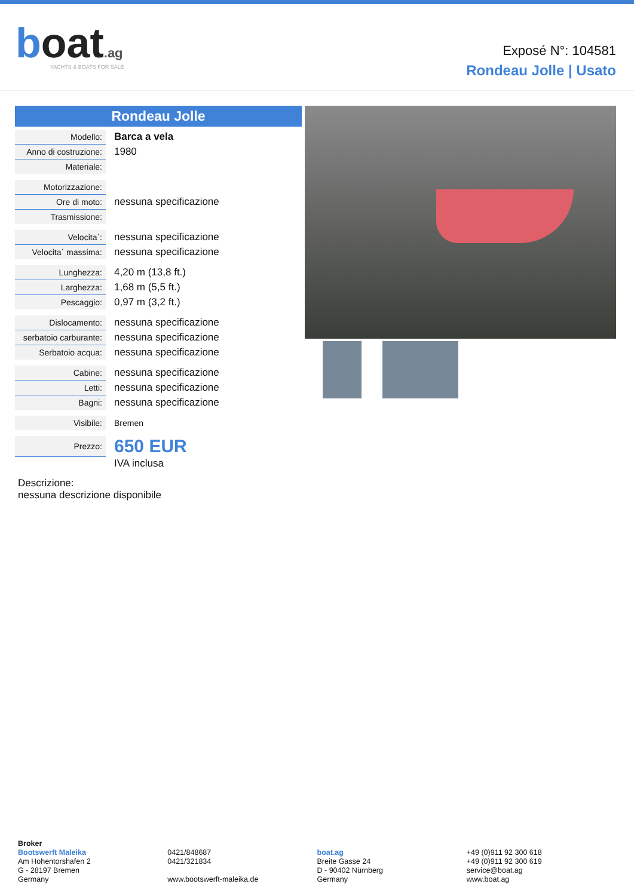boat.ag
YACHTS & BOATS FOR SALE
Exposé N°: 104581
Rondeau Jolle | Usato
Rondeau Jolle
| Modello: | Barca a vela |
| Anno di costruzione: | 1980 |
| Materiale: | |
| Motorizzazione: | |
| Ore di moto: | nessuna specificazione |
| Trasmissione: | |
| Velocita´: | nessuna specificazione |
| Velocita´ massima: | nessuna specificazione |
| Lunghezza: | 4,20 m (13,8 ft.) |
| Larghezza: | 1,68 m (5,5 ft.) |
| Pescaggio: | 0,97 m (3,2 ft.) |
| Dislocamento: | nessuna specificazione |
| serbatoio carburante: | nessuna specificazione |
| Serbatoio acqua: | nessuna specificazione |
| Cabine: | nessuna specificazione |
| Letti: | nessuna specificazione |
| Bagni: | nessuna specificazione |
| Visibile: | Bremen |
| Prezzo: | 650 EUR |
| | IVA inclusa |
Descrizione:
nessuna descrizione disponibile
Broker
Bootswerft Maleika
Am Hohentorshafen 2
G - 28197 Bremen
Germany
0421/848687
0421/321834
www.bootswerft-maleika.de
boat.ag
Breite Gasse 24
D - 90402 Nürnberg
Germany
+49 (0)911 92 300 618
+49 (0)911 92 300 619
service@boat.ag
www.boat.ag